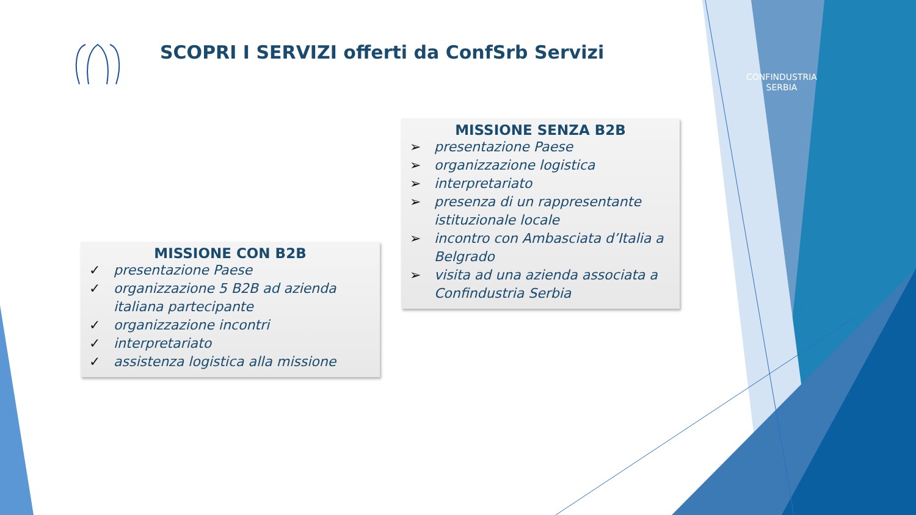SCOPRI I SERVIZI offerti da ConfSrb Servizi
CONFINDUSTRIA
SERBIA
MISSIONE CON B2B
✓ presentazione Paese
✓ organizzazione 5 B2B ad azienda italiana partecipante
✓ organizzazione incontri
✓ interpretariato
✓ assistenza logistica alla missione
MISSIONE SENZA B2B
➢ presentazione Paese
➢ organizzazione logistica
➢ interpretariato
➢ presenza di un rappresentante istituzionale locale
➢ incontro con Ambasciata d’Italia a Belgrado
➢ visita ad una azienda associata a Confindustria Serbia